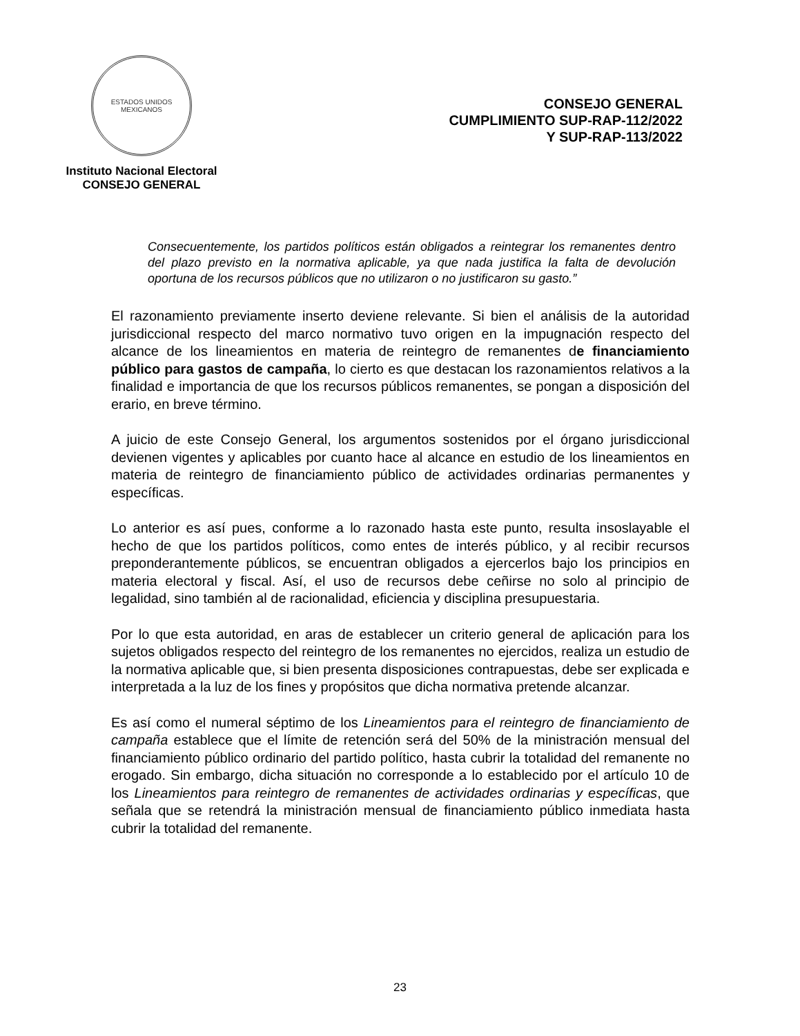ESTADOS UNIDOS MEXICANOS
Instituto Nacional Electoral
CONSEJO GENERAL
CONSEJO GENERAL
CUMPLIMIENTO SUP-RAP-112/2022
Y SUP-RAP-113/2022
Consecuentemente, los partidos políticos están obligados a reintegrar los remanentes dentro del plazo previsto en la normativa aplicable, ya que nada justifica la falta de devolución oportuna de los recursos públicos que no utilizaron o no justificaron su gasto.”
El razonamiento previamente inserto deviene relevante. Si bien el análisis de la autoridad jurisdiccional respecto del marco normativo tuvo origen en la impugnación respecto del alcance de los lineamientos en materia de reintegro de remanentes de financiamiento público para gastos de campaña, lo cierto es que destacan los razonamientos relativos a la finalidad e importancia de que los recursos públicos remanentes, se pongan a disposición del erario, en breve término.
A juicio de este Consejo General, los argumentos sostenidos por el órgano jurisdiccional devienen vigentes y aplicables por cuanto hace al alcance en estudio de los lineamientos en materia de reintegro de financiamiento público de actividades ordinarias permanentes y específicas.
Lo anterior es así pues, conforme a lo razonado hasta este punto, resulta insoslayable el hecho de que los partidos políticos, como entes de interés público, y al recibir recursos preponderantemente públicos, se encuentran obligados a ejercerlos bajo los principios en materia electoral y fiscal. Así, el uso de recursos debe ceñirse no solo al principio de legalidad, sino también al de racionalidad, eficiencia y disciplina presupuestaria.
Por lo que esta autoridad, en aras de establecer un criterio general de aplicación para los sujetos obligados respecto del reintegro de los remanentes no ejercidos, realiza un estudio de la normativa aplicable que, si bien presenta disposiciones contrapuestas, debe ser explicada e interpretada a la luz de los fines y propósitos que dicha normativa pretende alcanzar.
Es así como el numeral séptimo de los Lineamientos para el reintegro de financiamiento de campaña establece que el límite de retención será del 50% de la ministración mensual del financiamiento público ordinario del partido político, hasta cubrir la totalidad del remanente no erogado. Sin embargo, dicha situación no corresponde a lo establecido por el artículo 10 de los Lineamientos para reintegro de remanentes de actividades ordinarias y específicas, que señala que se retendrá la ministración mensual de financiamiento público inmediata hasta cubrir la totalidad del remanente.
23